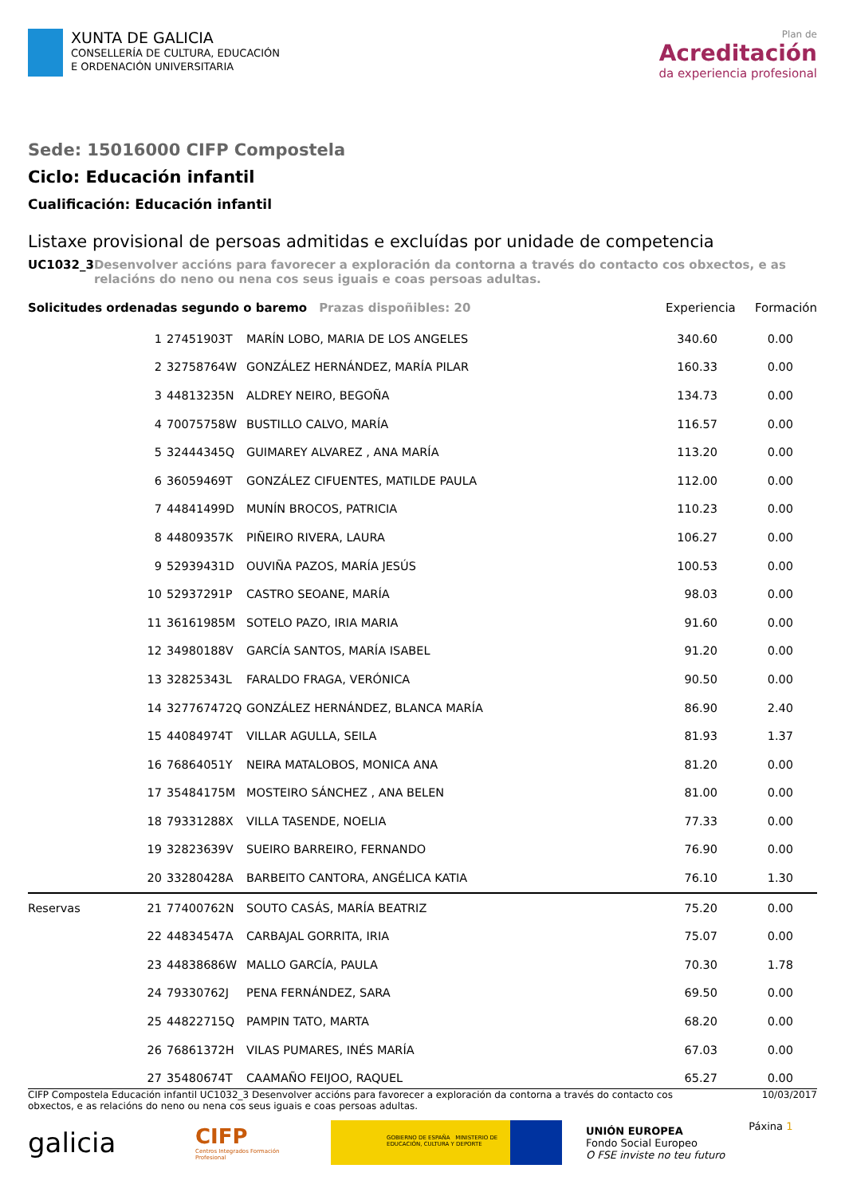XUNTA DE GALICIA
CONSELLERÍA DE CULTURA, EDUCACIÓN
E ORDENACIÓN UNIVERSITARIA
Plan de
Acreditación
da experiencia profesional
Sede: 15016000 CIFP Compostela
Ciclo: Educación infantil
Cualificación: Educación infantil
Listaxe provisional de persoas admitidas e excluídas por unidade de competencia
UC1032_3 Desenvolver accións para favorecer a exploración da contorna a través do contacto cos obxectos, e as relacións do neno ou nena cos seus iguais e coas persoas adultas.
Solicitudes ordenadas segundo o baremo Prazas dispoñibles: 20
Experiencia Formación
| 1 | 27451903T | MARÍN LOBO, MARIA DE LOS ANGELES | 340.60 | 0.00 |
| 2 | 32758764W | GONZÁLEZ HERNÁNDEZ, MARÍA PILAR | 160.33 | 0.00 |
| 3 | 44813235N | ALDREY NEIRO, BEGOÑA | 134.73 | 0.00 |
| 4 | 70075758W | BUSTILLO CALVO, MARÍA | 116.57 | 0.00 |
| 5 | 32444345Q | GUIMAREY ALVAREZ , ANA MARÍA | 113.20 | 0.00 |
| 6 | 36059469T | GONZÁLEZ CIFUENTES, MATILDE PAULA | 112.00 | 0.00 |
| 7 | 44841499D | MUNÍN BROCOS, PATRICIA | 110.23 | 0.00 |
| 8 | 44809357K | PIÑEIRO RIVERA, LAURA | 106.27 | 0.00 |
| 9 | 52939431D | OUVIÑA PAZOS, MARÍA JESÚS | 100.53 | 0.00 |
| 10 | 52937291P | CASTRO SEOANE, MARÍA | 98.03 | 0.00 |
| 11 | 36161985M | SOTELO PAZO, IRIA MARIA | 91.60 | 0.00 |
| 12 | 34980188V | GARCÍA SANTOS, MARÍA ISABEL | 91.20 | 0.00 |
| 13 | 32825343L | FARALDO FRAGA, VERÓNICA | 90.50 | 0.00 |
| 14 | 327767472Q | GONZÁLEZ HERNÁNDEZ, BLANCA MARÍA | 86.90 | 2.40 |
| 15 | 44084974T | VILLAR AGULLA, SEILA | 81.93 | 1.37 |
| 16 | 76864051Y | NEIRA MATALOBOS, MONICA ANA | 81.20 | 0.00 |
| 17 | 35484175M | MOSTEIRO SÁNCHEZ , ANA BELEN | 81.00 | 0.00 |
| 18 | 79331288X | VILLA TASENDE, NOELIA | 77.33 | 0.00 |
| 19 | 32823639V | SUEIRO BARREIRO, FERNANDO | 76.90 | 0.00 |
| 20 | 33280428A | BARBEITO CANTORA, ANGÉLICA KATIA | 76.10 | 1.30 |
| Reservas 21 | 77400762N | SOUTO CASÁS, MARÍA BEATRIZ | 75.20 | 0.00 |
| 22 | 44834547A | CARBAJAL GORRITA, IRIA | 75.07 | 0.00 |
| 23 | 44838686W | MALLO GARCÍA, PAULA | 70.30 | 1.78 |
| 24 | 79330762J | PENA FERNÁNDEZ, SARA | 69.50 | 0.00 |
| 25 | 44822715Q | PAMPIN TATO, MARTA | 68.20 | 0.00 |
| 26 | 76861372H | VILAS PUMARES, INÉS MARÍA | 67.03 | 0.00 |
| 27 | 35480674T | CAAMAÑO FEIJOO, RAQUEL | 65.27 | 0.00 |
CIFP Compostela Educación infantil UC1032_3 Desenvolver accións para favorecer a exploración da contorna a través do contacto cos obxectos, e as relacións do neno ou nena cos seus iguais e coas persoas adultas.
10/03/2017
galicia
CIFP
Centros Integrados Formación Profesional
GOBIERNO DE ESPAÑA MINISTERIO DE EDUCACIÓN, CULTURA Y DEPORTE
UNIÓN EUROPEA
Fondo Social Europeo
O FSE inviste no teu futuro
Páxina 1